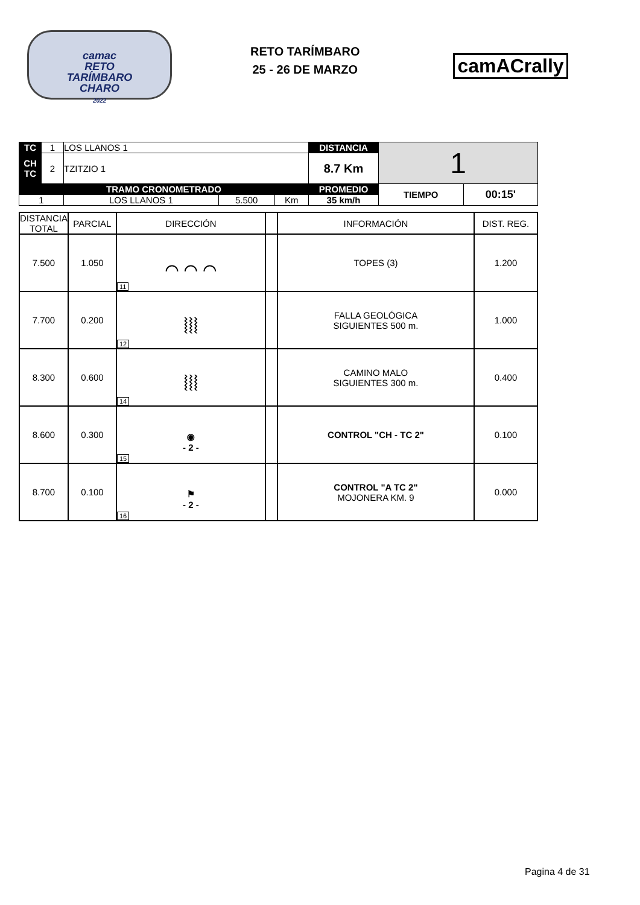camac
RETO
TARÍMBARO
CHARO
2022
RETO TARÍMBARO
25 - 26 DE MARZO
camACrally
| TC | 1 | LOS LLANOS 1 | | | DISTANCIA | 1 | |
| CH TC | 2 | TZITZIO 1 | | | 8.7 Km | | |
| TRAMO CRONOMETRADO | | | | | PROMEDIO | TIEMPO | 00:15' |
| 1 | | LOS LLANOS 1 | 5.500 | Km | 35 km/h | | |
| DISTANCIA TOTAL | PARCIAL | DIRECCIÓN | | INFORMACIÓN | DIST. REG. |
| 7.500 | 1.050 | ⌒ ⌒ ⌒ 11 | | TOPES (3) | 1.200 |
| 7.700 | 0.200 | ⦚⦚⦚ 12 | | FALLA GEOLÓGICA SIGUIENTES 500 m. | 1.000 |
| 8.300 | 0.600 | ⦚⦚⦚ 14 | | CAMINO MALO SIGUIENTES 300 m. | 0.400 |
| 8.600 | 0.300 | ◉ - 2 - 15 | | CONTROL "CH - TC 2" | 0.100 |
| 8.700 | 0.100 | ⚑ - 2 - 16 | | CONTROL "A TC 2" MOJONERA KM. 9 | 0.000 |
Pagina 4 de 31